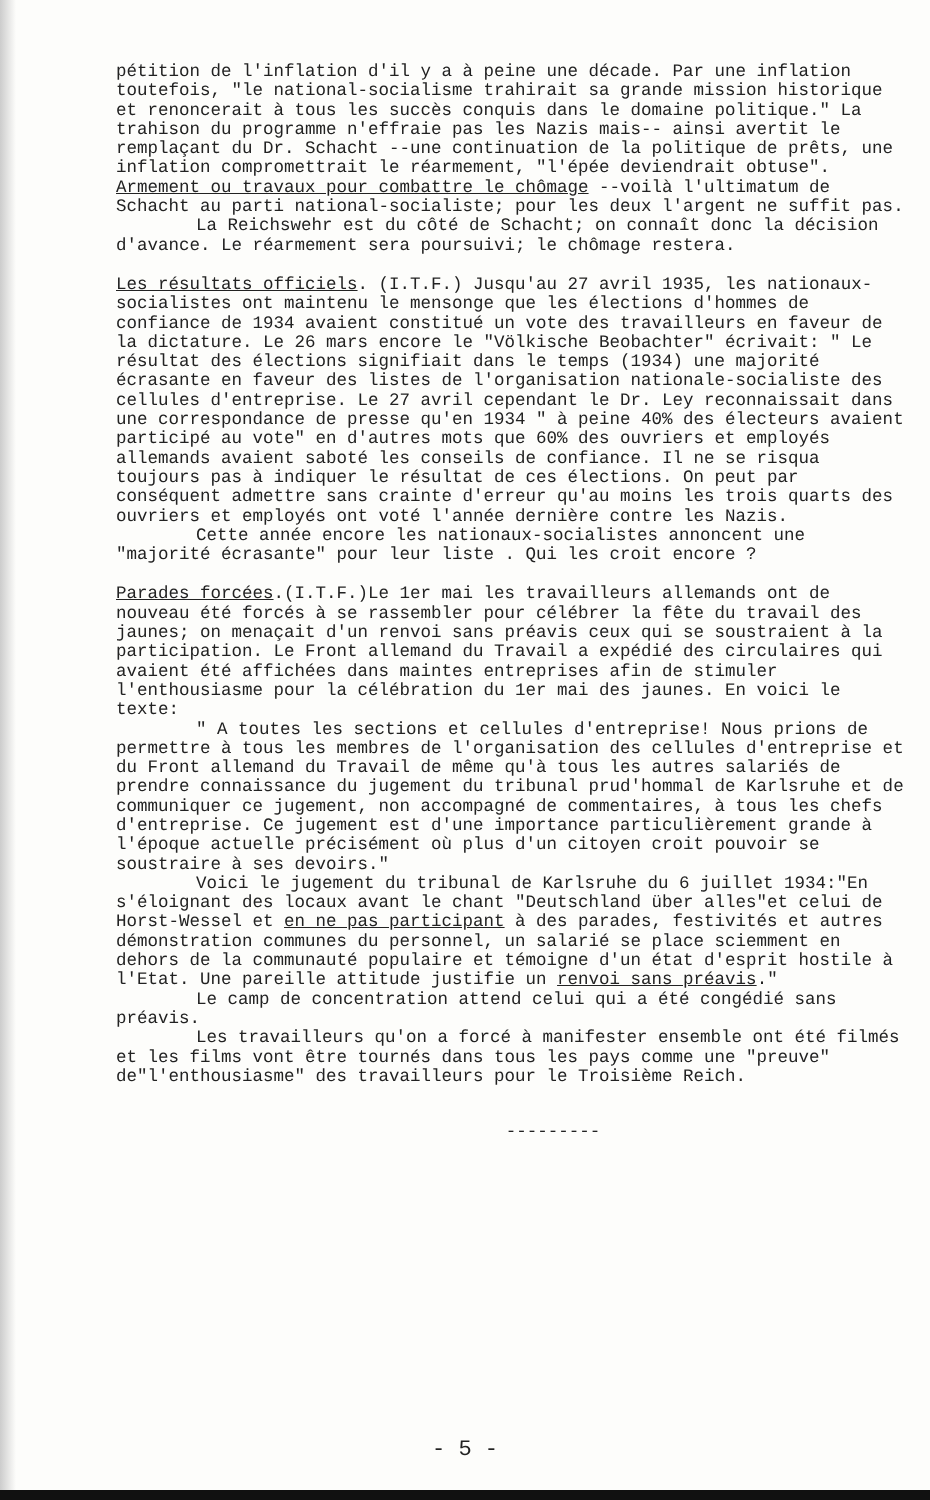pétition de l'inflation d'il y a à peine une décade. Par une inflation toutefois, "le national-socialisme trahirait sa grande mission historique et renoncerait à tous les succès conquis dans le domaine politique." La trahison du programme n'effraie pas les Nazis mais-- ainsi avertit le remplaçant du Dr. Schacht --une continuation de la politique de prêts, une inflation compromettrait le réarmement, "l'épée deviendrait obtuse". Armement ou travaux pour combattre le chômage --voilà l'ultimatum de Schacht au parti national-socialiste; pour les deux l'argent ne suffit pas.
La Reichswehr est du côté de Schacht; on connaît donc la décision d'avance. Le réarmement sera poursuivi; le chômage restera.
Les résultats officiels. (I.T.F.) Jusqu'au 27 avril 1935, les nationaux-socialistes ont maintenu le mensonge que les élections d'hommes de confiance de 1934 avaient constitué un vote des travailleurs en faveur de la dictature. Le 26 mars encore le "Völkische Beobachter" écrivait: " Le résultat des élections signifiait dans le temps (1934) une majorité écrasante en faveur des listes de l'organisation nationale-socialiste des cellules d'entreprise. Le 27 avril cependant le Dr. Ley reconnaissait dans une correspondance de presse qu'en 1934 " à peine 40% des électeurs avaient participé au vote" en d'autres mots que 60% des ouvriers et employés allemands avaient saboté les conseils de confiance. Il ne se risqua toujours pas à indiquer le résultat de ces élections. On peut par conséquent admettre sans crainte d'erreur qu'au moins les trois quarts des ouvriers et employés ont voté l'année dernière contre les Nazis.
Cette année encore les nationaux-socialistes annoncent une "majorité écrasante" pour leur liste . Qui les croit encore ?
Parades forcées.(I.T.F.)Le 1er mai les travailleurs allemands ont de nouveau été forcés à se rassembler pour célébrer la fête du travail des jaunes; on menaçait d'un renvoi sans préavis ceux qui se soustraient à la participation. Le Front allemand du Travail a expédié des circulaires qui avaient été affichées dans maintes entreprises afin de stimuler l'enthousiasme pour la célébration du 1er mai des jaunes. En voici le texte:
" A toutes les sections et cellules d'entreprise! Nous prions de permettre à tous les membres de l'organisation des cellules d'entreprise et du Front allemand du Travail de même qu'à tous les autres salariés de prendre connaissance du jugement du tribunal prud'hommal de Karlsruhe et de communiquer ce jugement, non accompagné de commentaires, à tous les chefs d'entreprise. Ce jugement est d'une importance particulièrement grande à l'époque actuelle précisément où plus d'un citoyen croit pouvoir se soustraire à ses devoirs."
Voici le jugement du tribunal de Karlsruhe du 6 juillet 1934:"En s'éloignant des locaux avant le chant "Deutschland über alles"et celui de Horst-Wessel et en ne pas participant à des parades, festivités et autres démonstration communes du personnel, un salarié se place sciemment en dehors de la communauté populaire et témoigne d'un état d'esprit hostile à l'Etat. Une pareille attitude justifie un renvoi sans préavis."
Le camp de concentration attend celui qui a été congédié sans préavis.
Les travailleurs qu'on a forcé à manifester ensemble ont été filmés et les films vont être tournés dans tous les pays comme une "preuve" de"l'enthousiasme" des travailleurs pour le Troisième Reich.
---------
- 5 -